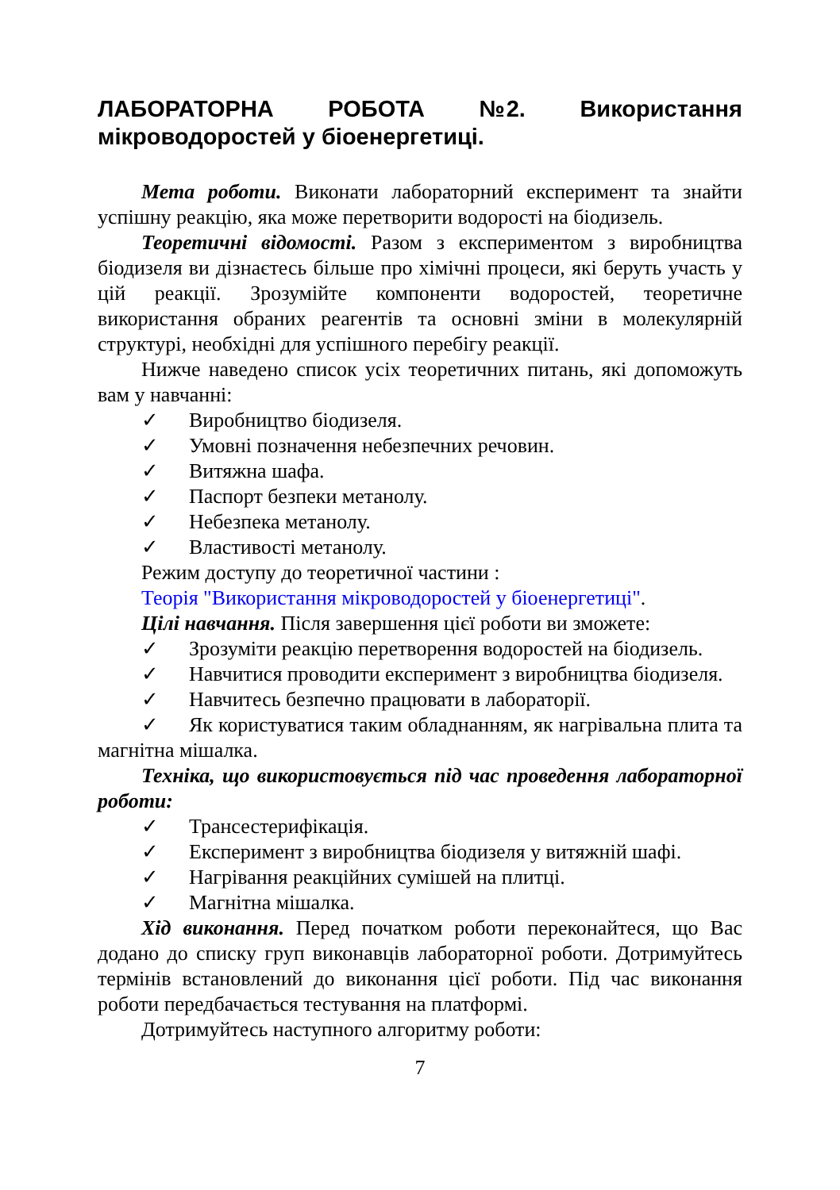ЛАБОРАТОРНА РОБОТА №2. Використання мікроводоростей у біоенергетиці.
Мета роботи. Виконати лабораторний експеримент та знайти успішну реакцію, яка може перетворити водорості на біодизель.
Теоретичні відомості. Разом з експериментом з виробництва біодизеля ви дізнаєтесь більше про хімічні процеси, які беруть участь у цій реакції. Зрозумійте компоненти водоростей, теоретичне використання обраних реагентів та основні зміни в молекулярній структурі, необхідні для успішного перебігу реакції.
Нижче наведено список усіх теоретичних питань, які допоможуть вам у навчанні:
✓ Виробництво біодизеля.
✓ Умовні позначення небезпечних речовин.
✓ Витяжна шафа.
✓ Паспорт безпеки метанолу.
✓ Небезпека метанолу.
✓ Властивості метанолу.
Режим доступу до теоретичної частини :
Теорія "Використання мікроводоростей у біоенергетиці".
Цілі навчання. Після завершення цієї роботи ви зможете:
✓ Зрозуміти реакцію перетворення водоростей на біодизель.
✓ Навчитися проводити експеримент з виробництва біодизеля.
✓ Навчитесь безпечно працювати в лабораторії.
✓ Як користуватися таким обладнанням, як нагрівальна плита та магнітна мішалка.
Техніка, що використовується під час проведення лабораторної роботи:
✓ Трансестерифікація.
✓ Експеримент з виробництва біодизеля у витяжній шафі.
✓ Нагрівання реакційних сумішей на плитці.
✓ Магнітна мішалка.
Хід виконання. Перед початком роботи переконайтеся, що Вас додано до списку груп виконавців лабораторної роботи. Дотримуйтесь термінів встановлений до виконання цієї роботи. Під час виконання роботи передбачається тестування на платформі.
Дотримуйтесь наступного алгоритму роботи:
7